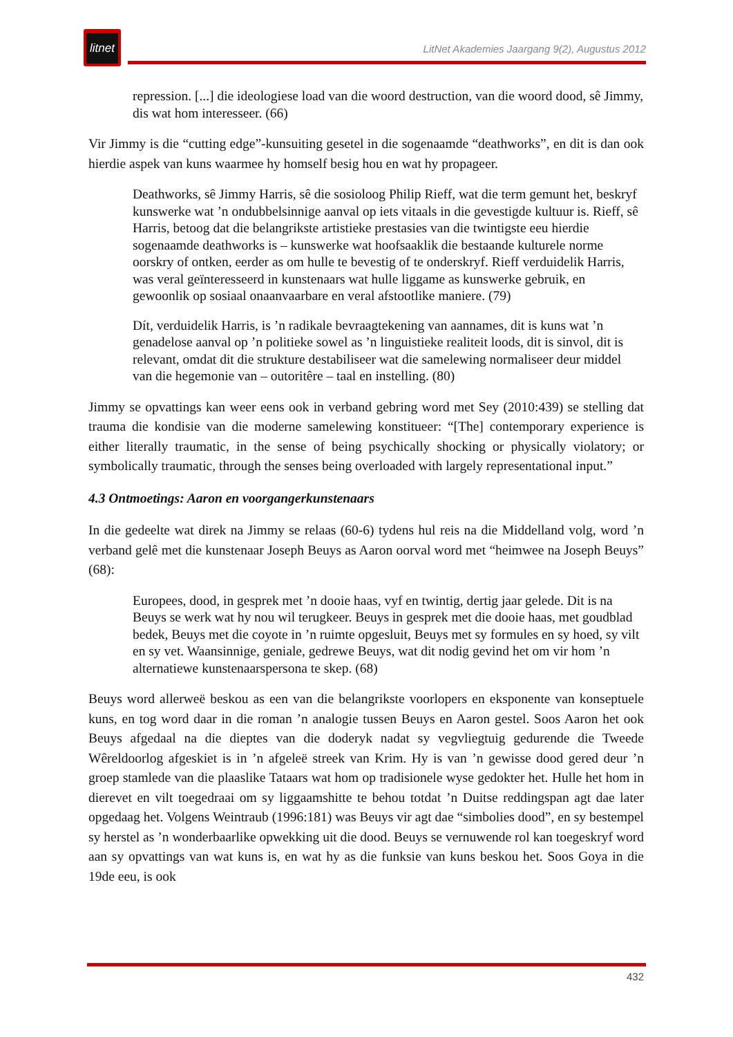litnet
LitNet Akademies Jaargang 9(2), Augustus 2012
repression. [...] die ideologiese load van die woord destruction, van die woord dood, sê Jimmy, dis wat hom interesseer. (66)
Vir Jimmy is die “cutting edge”-kunsuiting gesetel in die sogenaamde “deathworks”, en dit is dan ook hierdie aspek van kuns waarmee hy homself besig hou en wat hy propageer.
Deathworks, sê Jimmy Harris, sê die sosioloog Philip Rieff, wat die term gemunt het, beskryf kunswerke wat ’n ondubbelsinnige aanval op iets vitaals in die gevestigde kultuur is. Rieff, sê Harris, betoog dat die belangrikste artistieke prestasies van die twintigste eeu hierdie sogenaamde deathworks is – kunswerke wat hoofsaaklik die bestaande kulturele norme oorskry of ontken, eerder as om hulle te bevestig of te onderskryf. Rieff verduidelik Harris, was veral geïnteresseerd in kunstenaars wat hulle liggame as kunswerke gebruik, en gewoonlik op sosiaal onaanvaarbare en veral afstootlike maniere. (79)
Dít, verduidelik Harris, is ’n radikale bevraagtekening van aannames, dit is kuns wat ’n genadelose aanval op ’n politieke sowel as ’n linguistieke realiteit loods, dit is sinvol, dit is relevant, omdat dit die strukture destabiliseer wat die samelewing normaliseer deur middel van die hegemonie van – outoritêre – taal en instelling. (80)
Jimmy se opvattings kan weer eens ook in verband gebring word met Sey (2010:439) se stelling dat trauma die kondisie van die moderne samelewing konstitueer: “[The] contemporary experience is either literally traumatic, in the sense of being psychically shocking or physically violatory; or symbolically traumatic, through the senses being overloaded with largely representational input.”
4.3 Ontmoetings: Aaron en voorgangerkunstenaars
In die gedeelte wat direk na Jimmy se relaas (60-6) tydens hul reis na die Middelland volg, word ’n verband gelê met die kunstenaar Joseph Beuys as Aaron oorval word met “heimwee na Joseph Beuys” (68):
Europees, dood, in gesprek met ’n dooie haas, vyf en twintig, dertig jaar gelede. Dit is na Beuys se werk wat hy nou wil terugkeer. Beuys in gesprek met die dooie haas, met goudblad bedek, Beuys met die coyote in ’n ruimte opgesluit, Beuys met sy formules en sy hoed, sy vilt en sy vet. Waansinnige, geniale, gedrewe Beuys, wat dit nodig gevind het om vir hom ’n alternatiewe kunstenaarspersona te skep. (68)
Beuys word allerweë beskou as een van die belangrikste voorlopers en eksponente van konseptuele kuns, en tog word daar in die roman ’n analogie tussen Beuys en Aaron gestel. Soos Aaron het ook Beuys afgedaal na die dieptes van die doderyk nadat sy vegvliegtuig gedurende die Tweede Wêreldoorlog afgeskiet is in ’n afgeleë streek van Krim. Hy is van ’n gewisse dood gered deur ’n groep stamlede van die plaaslike Tataars wat hom op tradisionele wyse gedokter het. Hulle het hom in dierevet en vilt toegedraai om sy liggaamshitte te behou totdat ’n Duitse reddingspan agt dae later opgedaag het. Volgens Weintraub (1996:181) was Beuys vir agt dae “simbolies dood”, en sy bestempel sy herstel as ’n wonderbaarlike opwekking uit die dood. Beuys se vernuwende rol kan toegeskryf word aan sy opvattings van wat kuns is, en wat hy as die funksie van kuns beskou het. Soos Goya in die 19de eeu, is ook
432